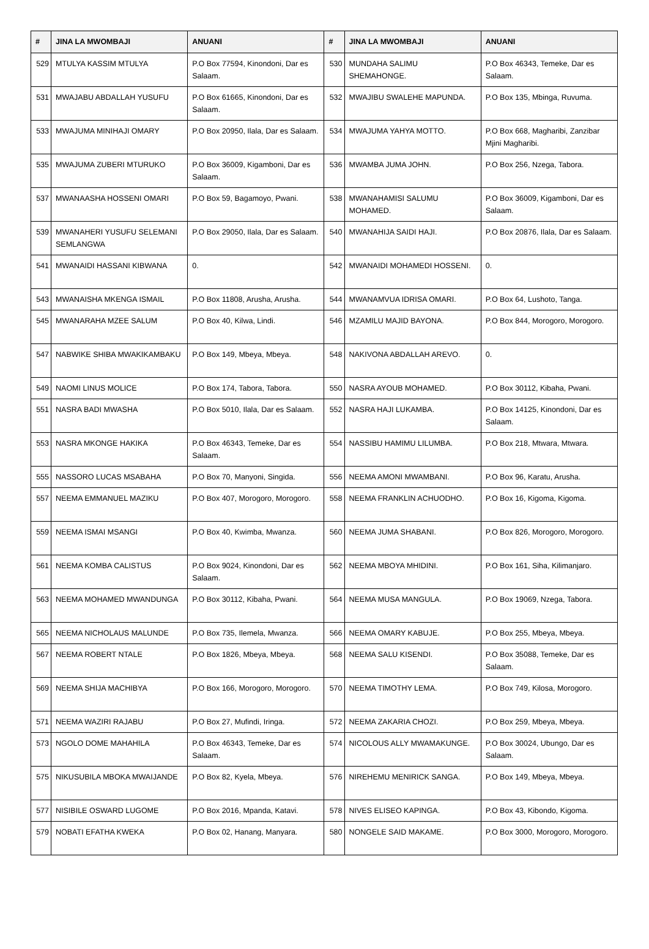| # | JINA LA MWOMBAJI | ANUANI | # | JINA LA MWOMBAJI | ANUANI |
| --- | --- | --- | --- | --- | --- |
| 529 | MTULYA KASSIM MTULYA | P.O Box 77594, Kinondoni, Dar es Salaam. | 530 | MUNDAHA SALIMU SHEMAHONGE. | P.O Box 46343, Temeke, Dar es Salaam. |
| 531 | MWAJABU ABDALLAH YUSUFU | P.O Box 61665, Kinondoni, Dar es Salaam. | 532 | MWAJIBU SWALEHE MAPUNDA. | P.O Box 135, Mbinga, Ruvuma. |
| 533 | MWAJUMA MINIHAJI OMARY | P.O Box 20950, Ilala, Dar es Salaam. | 534 | MWAJUMA YAHYA MOTTO. | P.O Box 668, Magharibi, Zanzibar Mjini Magharibi. |
| 535 | MWAJUMA ZUBERI MTURUKO | P.O Box 36009, Kigamboni, Dar es Salaam. | 536 | MWAMBA JUMA JOHN. | P.O Box 256, Nzega, Tabora. |
| 537 | MWANAASHA HOSSENI OMARI | P.O Box 59, Bagamoyo, Pwani. | 538 | MWANAHAMISI SALUMU MOHAMED. | P.O Box 36009, Kigamboni, Dar es Salaam. |
| 539 | MWANAHERI YUSUFU SELEMANI SEMLANGWA | P.O Box 29050, Ilala, Dar es Salaam. | 540 | MWANAHIJA SAIDI HAJI. | P.O Box 20876, Ilala, Dar es Salaam. |
| 541 | MWANAIDI HASSANI KIBWANA | 0. | 542 | MWANAIDI MOHAMEDI HOSSENI. | 0. |
| 543 | MWANAISHA MKENGA ISMAIL | P.O Box 11808, Arusha, Arusha. | 544 | MWANAMVUA IDRISA OMARI. | P.O Box 64, Lushoto, Tanga. |
| 545 | MWANARAHA MZEE SALUM | P.O Box 40, Kilwa, Lindi. | 546 | MZAMILU MAJID BAYONA. | P.O Box 844, Morogoro, Morogoro. |
| 547 | NABWIKE SHIBA MWAKIKAMBAKU | P.O Box 149, Mbeya, Mbeya. | 548 | NAKIVONA ABDALLAH AREVO. | 0. |
| 549 | NAOMI LINUS MOLICE | P.O Box 174, Tabora, Tabora. | 550 | NASRA AYOUB MOHAMED. | P.O Box 30112, Kibaha, Pwani. |
| 551 | NASRA BADI MWASHA | P.O Box 5010, Ilala, Dar es Salaam. | 552 | NASRA HAJI LUKAMBA. | P.O Box 14125, Kinondoni, Dar es Salaam. |
| 553 | NASRA MKONGE HAKIKA | P.O Box 46343, Temeke, Dar es Salaam. | 554 | NASSIBU HAMIMU LILUMBA. | P.O Box 218, Mtwara, Mtwara. |
| 555 | NASSORO LUCAS MSABAHA | P.O Box 70, Manyoni, Singida. | 556 | NEEMA AMONI MWAMBANI. | P.O Box 96, Karatu, Arusha. |
| 557 | NEEMA EMMANUEL MAZIKU | P.O Box 407, Morogoro, Morogoro. | 558 | NEEMA FRANKLIN ACHUODHO. | P.O Box 16, Kigoma, Kigoma. |
| 559 | NEEMA ISMAI MSANGI | P.O Box 40, Kwimba, Mwanza. | 560 | NEEMA JUMA SHABANI. | P.O Box 826, Morogoro, Morogoro. |
| 561 | NEEMA KOMBA CALISTUS | P.O Box 9024, Kinondoni, Dar es Salaam. | 562 | NEEMA MBOYA MHIDINI. | P.O Box 161, Siha, Kilimanjaro. |
| 563 | NEEMA MOHAMED MWANDUNGA | P.O Box 30112, Kibaha, Pwani. | 564 | NEEMA MUSA MANGULA. | P.O Box 19069, Nzega, Tabora. |
| 565 | NEEMA NICHOLAUS MALUNDE | P.O Box 735, Ilemela, Mwanza. | 566 | NEEMA OMARY KABUJE. | P.O Box 255, Mbeya, Mbeya. |
| 567 | NEEMA ROBERT NTALE | P.O Box 1826, Mbeya, Mbeya. | 568 | NEEMA SALU KISENDI. | P.O Box 35088, Temeke, Dar es Salaam. |
| 569 | NEEMA SHIJA MACHIBYA | P.O Box 166, Morogoro, Morogoro. | 570 | NEEMA TIMOTHY LEMA. | P.O Box 749, Kilosa, Morogoro. |
| 571 | NEEMA WAZIRI RAJABU | P.O Box 27, Mufindi, Iringa. | 572 | NEEMA ZAKARIA CHOZI. | P.O Box 259, Mbeya, Mbeya. |
| 573 | NGOLO DOME MAHAHILA | P.O Box 46343, Temeke, Dar es Salaam. | 574 | NICOLOUS ALLY MWAMAKUNGE. | P.O Box 30024, Ubungo, Dar es Salaam. |
| 575 | NIKUSUBILA MBOKA MWAIJANDE | P.O Box 82, Kyela, Mbeya. | 576 | NIREHEMU MENIRICK SANGA. | P.O Box 149, Mbeya, Mbeya. |
| 577 | NISIBILE OSWARD LUGOME | P.O Box 2016, Mpanda, Katavi. | 578 | NIVES ELISEO KAPINGA. | P.O Box 43, Kibondo, Kigoma. |
| 579 | NOBATI EFATHA KWEKA | P.O Box 02, Hanang, Manyara. | 580 | NONGELE SAID MAKAME. | P.O Box 3000, Morogoro, Morogoro. |